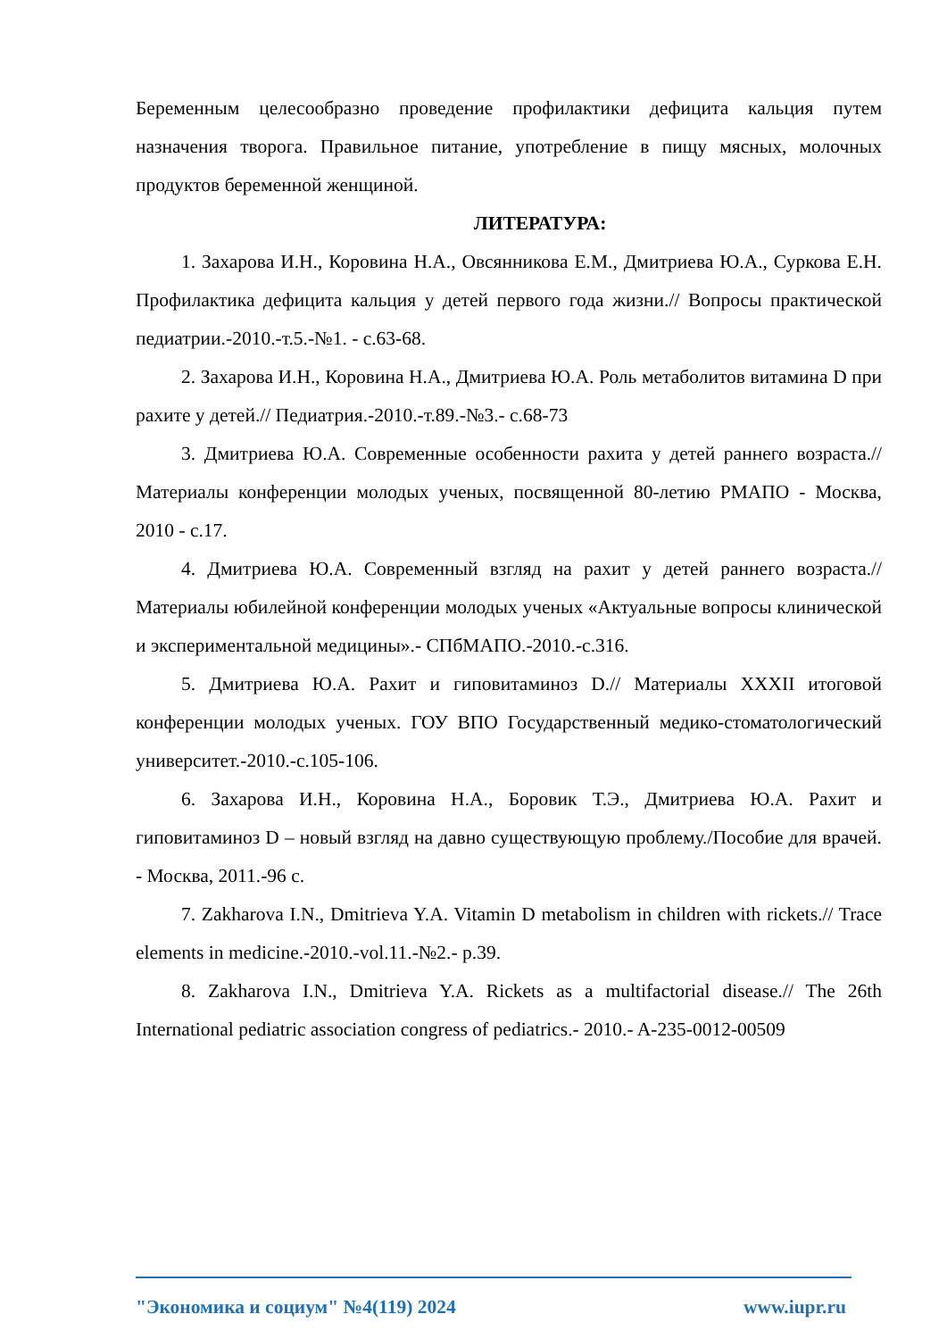Беременным целесообразно проведение профилактики дефицита кальция путем назначения творога. Правильное питание, употребление в пищу мясных, молочных продуктов беременной женщиной.
ЛИТЕРАТУРА:
1. Захарова И.Н., Коровина Н.А., Овсянникова Е.М., Дмитриева Ю.А., Суркова Е.Н. Профилактика дефицита кальция у детей первого года жизни.// Вопросы практической педиатрии.-2010.-т.5.-№1. - с.63-68.
2. Захарова И.Н., Коровина Н.А., Дмитриева Ю.А. Роль метаболитов витамина D при рахите у детей.// Педиатрия.-2010.-т.89.-№3.- с.68-73
3. Дмитриева Ю.А. Современные особенности рахита у детей раннего возраста.// Материалы конференции молодых ученых, посвященной 80-летию РМАПО - Москва, 2010 - с.17.
4. Дмитриева Ю.А. Современный взгляд на рахит у детей раннего возраста.// Материалы юбилейной конференции молодых ученых «Актуальные вопросы клинической и экспериментальной медицины».- СПбМАПО.-2010.-с.316.
5. Дмитриева Ю.А. Рахит и гиповитаминоз D.// Материалы XXXII итоговой конференции молодых ученых. ГОУ ВПО Государственный медико-стоматологический университет.-2010.-с.105-106.
6. Захарова И.Н., Коровина Н.А., Боровик Т.Э., Дмитриева Ю.А. Рахит и гиповитаминоз D – новый взгляд на давно существующую проблему./Пособие для врачей. - Москва, 2011.-96 с.
7. Zakharova I.N., Dmitrieva Y.A. Vitamin D metabolism in children with rickets.// Trace elements in medicine.-2010.-vol.11.-№2.- p.39.
8. Zakharova I.N., Dmitrieva Y.A. Rickets as a multifactorial disease.// The 26th International pediatric association congress of pediatrics.- 2010.- A-235-0012-00509
"Экономика и социум" №4(119) 2024 www.iupr.ru